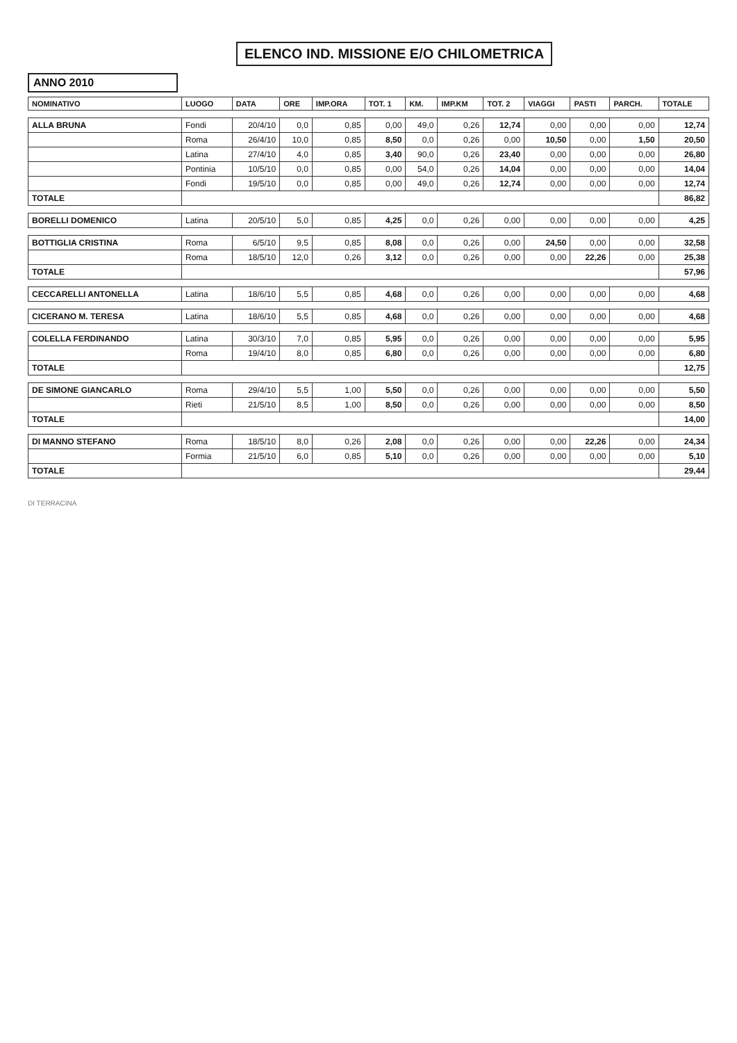ELENCO IND. MISSIONE E/O CHILOMETRICA
ANNO 2010
| NOMINATIVO | LUOGO | DATA | ORE | IMP.ORA | TOT. 1 | KM. | IMP.KM | TOT. 2 | VIAGGI | PASTI | PARCH. | TOTALE |
| --- | --- | --- | --- | --- | --- | --- | --- | --- | --- | --- | --- | --- |
| ALLA BRUNA | Fondi | 20/4/10 | 0,0 | 0,85 | 0,00 | 49,0 | 0,26 | 12,74 | 0,00 | 0,00 | 0,00 | 12,74 |
| | Roma | 26/4/10 | 10,0 | 0,85 | 8,50 | 0,0 | 0,26 | 0,00 | 10,50 | 0,00 | 1,50 | 20,50 |
| | Latina | 27/4/10 | 4,0 | 0,85 | 3,40 | 90,0 | 0,26 | 23,40 | 0,00 | 0,00 | 0,00 | 26,80 |
| | Pontinia | 10/5/10 | 0,0 | 0,85 | 0,00 | 54,0 | 0,26 | 14,04 | 0,00 | 0,00 | 0,00 | 14,04 |
| | Fondi | 19/5/10 | 0,0 | 0,85 | 0,00 | 49,0 | 0,26 | 12,74 | 0,00 | 0,00 | 0,00 | 12,74 |
| TOTALE | | | | | | | | | | | | 86,82 |
| BORELLI DOMENICO | Latina | 20/5/10 | 5,0 | 0,85 | 4,25 | 0,0 | 0,26 | 0,00 | 0,00 | 0,00 | 0,00 | 4,25 |
| BOTTIGLIA CRISTINA | Roma | 6/5/10 | 9,5 | 0,85 | 8,08 | 0,0 | 0,26 | 0,00 | 24,50 | 0,00 | 0,00 | 32,58 |
| | Roma | 18/5/10 | 12,0 | 0,26 | 3,12 | 0,0 | 0,26 | 0,00 | 0,00 | 22,26 | 0,00 | 25,38 |
| TOTALE | | | | | | | | | | | | 57,96 |
| CECCARELLI ANTONELLA | Latina | 18/6/10 | 5,5 | 0,85 | 4,68 | 0,0 | 0,26 | 0,00 | 0,00 | 0,00 | 0,00 | 4,68 |
| CICERANO M. TERESA | Latina | 18/6/10 | 5,5 | 0,85 | 4,68 | 0,0 | 0,26 | 0,00 | 0,00 | 0,00 | 0,00 | 4,68 |
| COLELLA FERDINANDO | Latina | 30/3/10 | 7,0 | 0,85 | 5,95 | 0,0 | 0,26 | 0,00 | 0,00 | 0,00 | 0,00 | 5,95 |
| | Roma | 19/4/10 | 8,0 | 0,85 | 6,80 | 0,0 | 0,26 | 0,00 | 0,00 | 0,00 | 0,00 | 6,80 |
| TOTALE | | | | | | | | | | | | 12,75 |
| DE SIMONE GIANCARLO | Roma | 29/4/10 | 5,5 | 1,00 | 5,50 | 0,0 | 0,26 | 0,00 | 0,00 | 0,00 | 0,00 | 5,50 |
| | Rieti | 21/5/10 | 8,5 | 1,00 | 8,50 | 0,0 | 0,26 | 0,00 | 0,00 | 0,00 | 0,00 | 8,50 |
| TOTALE | | | | | | | | | | | | 14,00 |
| DI MANNO STEFANO | Roma | 18/5/10 | 8,0 | 0,26 | 2,08 | 0,0 | 0,26 | 0,00 | 0,00 | 22,26 | 0,00 | 24,34 |
| | Formia | 21/5/10 | 6,0 | 0,85 | 5,10 | 0,0 | 0,26 | 0,00 | 0,00 | 0,00 | 0,00 | 5,10 |
| TOTALE | | | | | | | | | | | | 29,44 |
DI TERRACINA